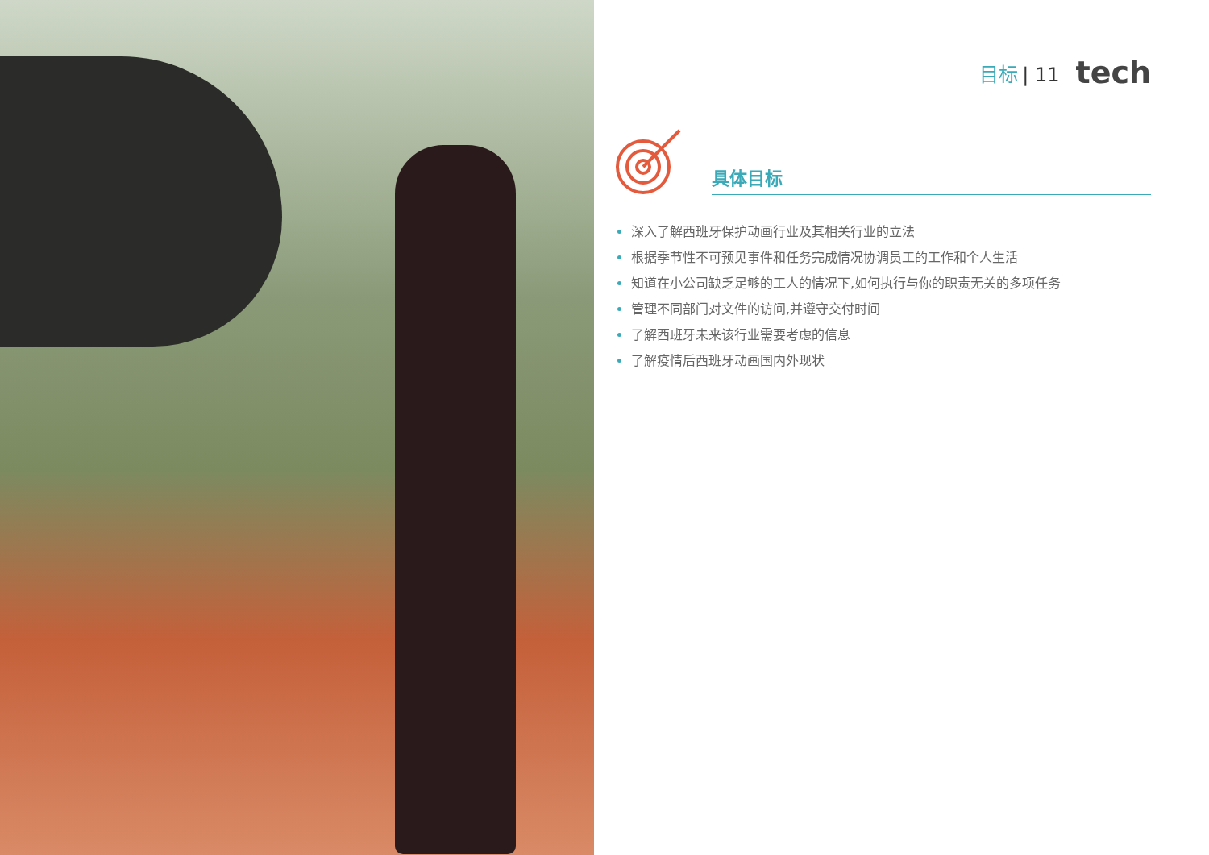目标 | 11 tech
具体目标
深入了解西班牙保护动画行业及其相关行业的立法
根据季节性不可预见事件和任务完成情况协调员工的工作和个人生活
知道在小公司缺乏足够的工人的情况下,如何执行与你的职责无关的多项任务
管理不同部门对文件的访问,并遵守交付时间
了解西班牙未来该行业需要考虑的信息
了解疫情后西班牙动画国内外现状